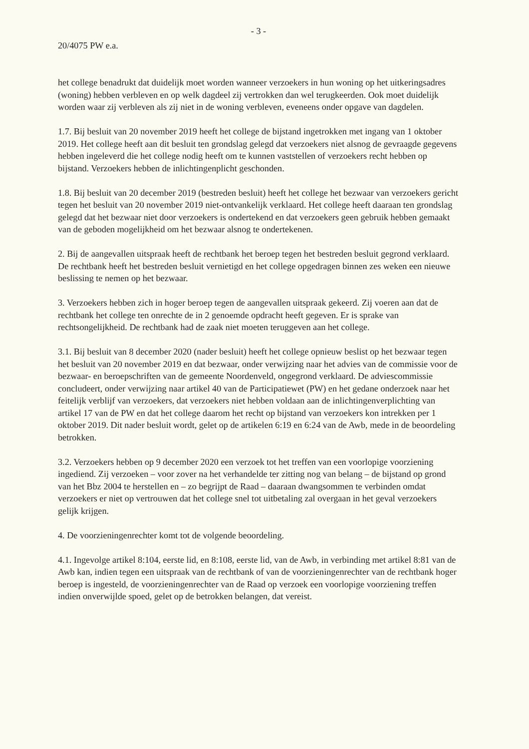- 3 -
20/4075 PW e.a.
het college benadrukt dat duidelijk moet worden wanneer verzoekers in hun woning op het uitkeringsadres (woning) hebben verbleven en op welk dagdeel zij vertrokken dan wel terugkeerden. Ook moet duidelijk worden waar zij verbleven als zij niet in de woning verbleven, eveneens onder opgave van dagdelen.
1.7. Bij besluit van 20 november 2019 heeft het college de bijstand ingetrokken met ingang van 1 oktober 2019. Het college heeft aan dit besluit ten grondslag gelegd dat verzoekers niet alsnog de gevraagde gegevens hebben ingeleverd die het college nodig heeft om te kunnen vaststellen of verzoekers recht hebben op bijstand. Verzoekers hebben de inlichtingenplicht geschonden.
1.8. Bij besluit van 20 december 2019 (bestreden besluit) heeft het college het bezwaar van verzoekers gericht tegen het besluit van 20 november 2019 niet-ontvankelijk verklaard. Het college heeft daaraan ten grondslag gelegd dat het bezwaar niet door verzoekers is ondertekend en dat verzoekers geen gebruik hebben gemaakt van de geboden mogelijkheid om het bezwaar alsnog te ondertekenen.
2. Bij de aangevallen uitspraak heeft de rechtbank het beroep tegen het bestreden besluit gegrond verklaard. De rechtbank heeft het bestreden besluit vernietigd en het college opgedragen binnen zes weken een nieuwe beslissing te nemen op het bezwaar.
3. Verzoekers hebben zich in hoger beroep tegen de aangevallen uitspraak gekeerd. Zij voeren aan dat de rechtbank het college ten onrechte de in 2 genoemde opdracht heeft gegeven. Er is sprake van rechtsongelijkheid. De rechtbank had de zaak niet moeten teruggeven aan het college.
3.1. Bij besluit van 8 december 2020 (nader besluit) heeft het college opnieuw beslist op het bezwaar tegen het besluit van 20 november 2019 en dat bezwaar, onder verwijzing naar het advies van de commissie voor de bezwaar- en beroepschriften van de gemeente Noordenveld, ongegrond verklaard. De adviescommissie concludeert, onder verwijzing naar artikel 40 van de Participatiewet (PW) en het gedane onderzoek naar het feitelijk verblijf van verzoekers, dat verzoekers niet hebben voldaan aan de inlichtingenverplichting van artikel 17 van de PW en dat het college daarom het recht op bijstand van verzoekers kon intrekken per 1 oktober 2019. Dit nader besluit wordt, gelet op de artikelen 6:19 en 6:24 van de Awb, mede in de beoordeling betrokken.
3.2. Verzoekers hebben op 9 december 2020 een verzoek tot het treffen van een voorlopige voorziening ingediend. Zij verzoeken – voor zover na het verhandelde ter zitting nog van belang – de bijstand op grond van het Bbz 2004 te herstellen en – zo begrijpt de Raad – daaraan dwangsommen te verbinden omdat verzoekers er niet op vertrouwen dat het college snel tot uitbetaling zal overgaan in het geval verzoekers gelijk krijgen.
4. De voorzieningenrechter komt tot de volgende beoordeling.
4.1. Ingevolge artikel 8:104, eerste lid, en 8:108, eerste lid, van de Awb, in verbinding met artikel 8:81 van de Awb kan, indien tegen een uitspraak van de rechtbank of van de voorzieningenrechter van de rechtbank hoger beroep is ingesteld, de voorzieningenrechter van de Raad op verzoek een voorlopige voorziening treffen indien onverwijlde spoed, gelet op de betrokken belangen, dat vereist.